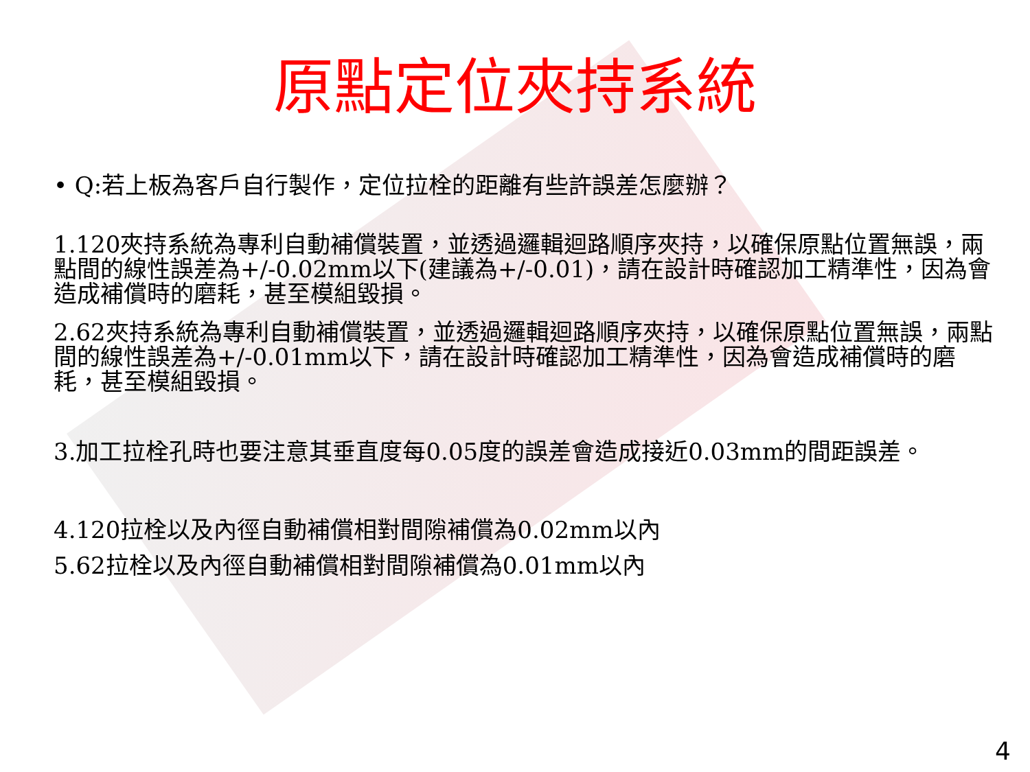原點定位夾持系統
• Q:若上板為客戶自行製作，定位拉栓的距離有些許誤差怎麼辦？
1.120夾持系統為專利自動補償裝置，並透過邏輯迴路順序夾持，以確保原點位置無誤，兩點間的線性誤差為+/-0.02mm以下(建議為+/-0.01)，請在設計時確認加工精準性，因為會造成補償時的磨耗，甚至模組毀損。
2.62夾持系統為專利自動補償裝置，並透過邏輯迴路順序夾持，以確保原點位置無誤，兩點間的線性誤差為+/-0.01mm以下，請在設計時確認加工精準性，因為會造成補償時的磨耗，甚至模組毀損。
3.加工拉栓孔時也要注意其垂直度每0.05度的誤差會造成接近0.03mm的間距誤差。
4.120拉栓以及內徑自動補償相對間隙補償為0.02mm以內
5.62拉栓以及內徑自動補償相對間隙補償為0.01mm以內
4